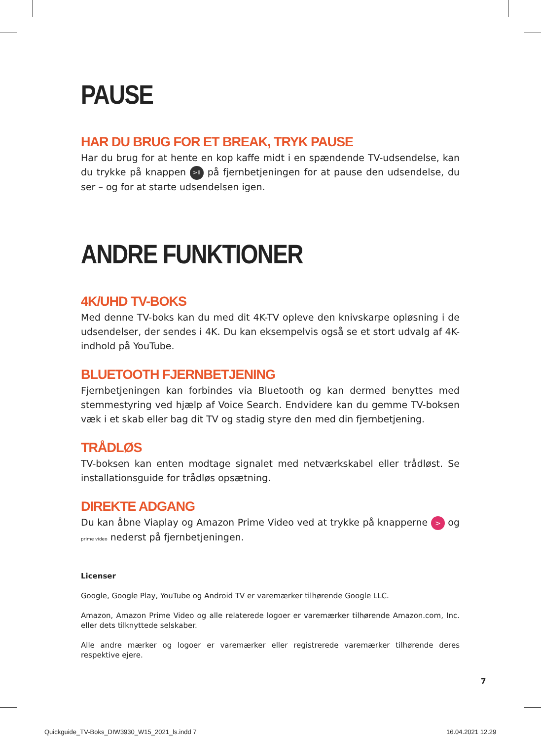PAUSE
HAR DU BRUG FOR ET BREAK, TRYK PAUSE
Har du brug for at hente en kop kaffe midt i en spændende TV-udsendelse, kan du trykke på knappen >II på fjernbetjeningen for at pause den udsendelse, du ser – og for at starte udsendelsen igen.
ANDRE FUNKTIONER
4K/UHD TV-BOKS
Med denne TV-boks kan du med dit 4K-TV opleve den knivskarpe opløsning i de udsendelser, der sendes i 4K. Du kan eksempelvis også se et stort udvalg af 4K-indhold på YouTube.
BLUETOOTH FJERNBETJENING
Fjernbetjeningen kan forbindes via Bluetooth og kan dermed benyttes med stemmestyring ved hjælp af Voice Search. Endvidere kan du gemme TV-boksen væk i et skab eller bag dit TV og stadig styre den med din fjernbetjening.
TRÅDLØS
TV-boksen kan enten modtage signalet med netværkskabel eller trådløst. Se installationsguide for trådløs opsætning.
DIREKTE ADGANG
Du kan åbne Viaplay og Amazon Prime Video ved at trykke på knapperne > og prime video nederst på fjernbetjeningen.
Licenser
Google, Google Play, YouTube og Android TV er varemærker tilhørende Google LLC.
Amazon, Amazon Prime Video og alle relaterede logoer er varemærker tilhørende Amazon.com, Inc. eller dets tilknyttede selskaber.
Alle andre mærker og logoer er varemærker eller registrerede varemærker tilhørende deres respektive ejere.
7
Quickguide_TV-Boks_DIW3930_W15_2021_ls.indd 7
16.04.2021 12.29